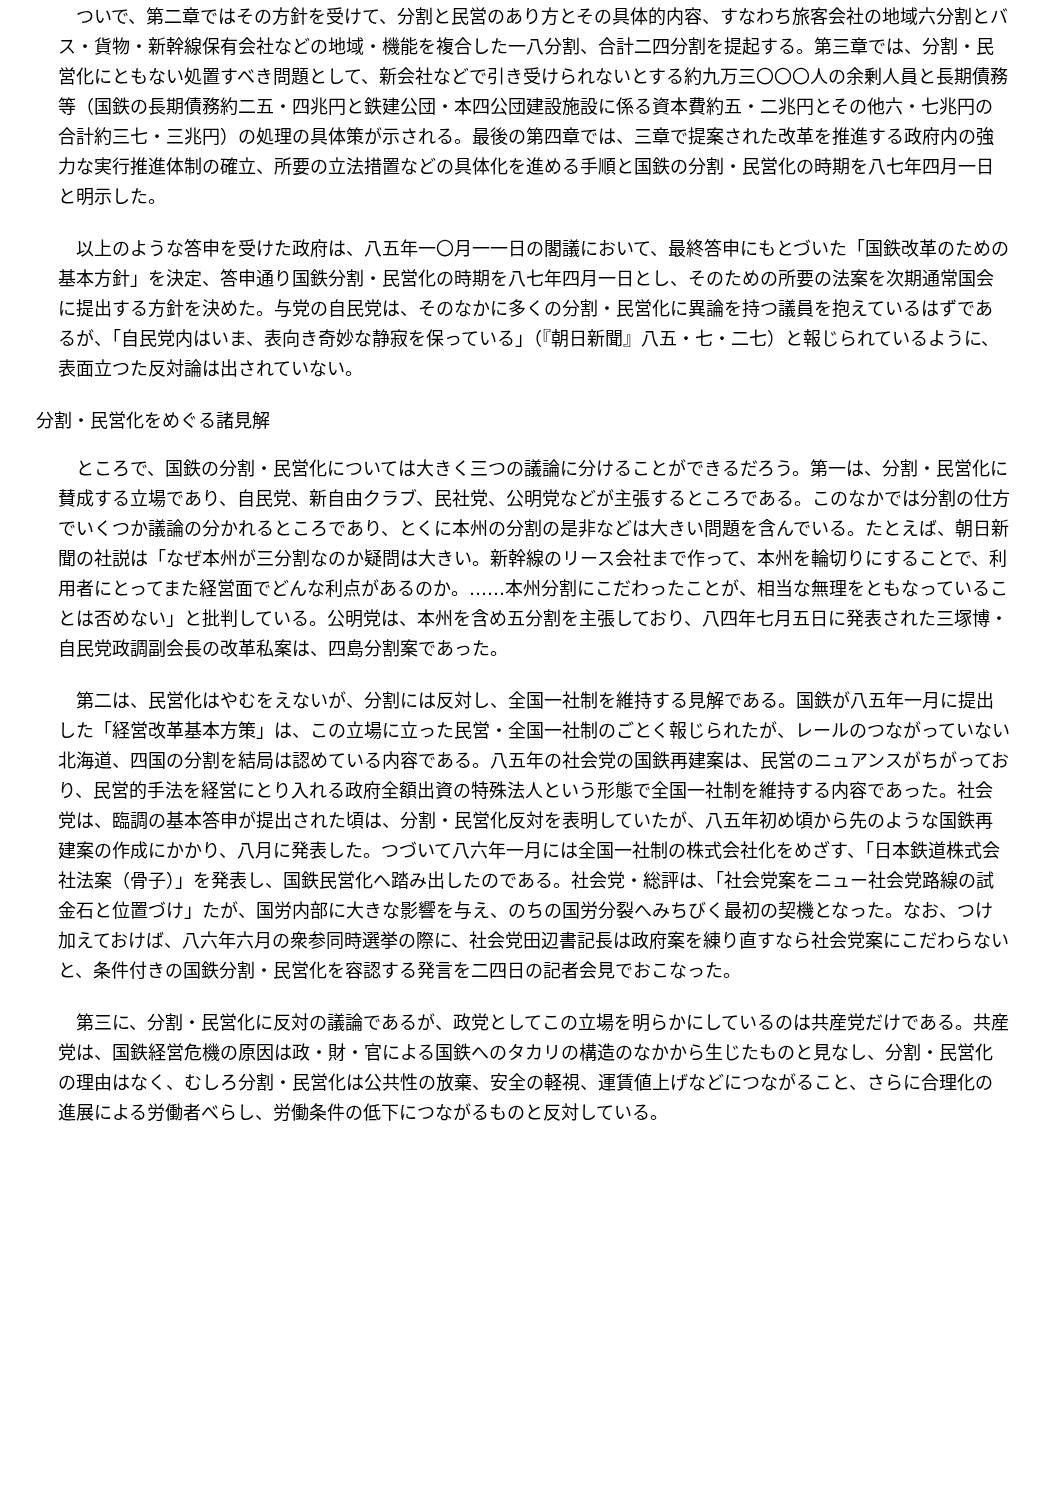ついで、第二章ではその方針を受けて、分割と民営のあり方とその具体的内容、すなわち旅客会社の地域六分割とバス・貨物・新幹線保有会社などの地域・機能を複合した一八分割、合計二四分割を提起する。第三章では、分割・民営化にともない処置すべき問題として、新会社などで引き受けられないとする約九万三〇〇〇人の余剰人員と長期債務等（国鉄の長期債務約二五・四兆円と鉄建公団・本四公団建設施設に係る資本費約五・二兆円とその他六・七兆円の合計約三七・三兆円）の処理の具体策が示される。最後の第四章では、三章で提案された改革を推進する政府内の強力な実行推進体制の確立、所要の立法措置などの具体化を進める手順と国鉄の分割・民営化の時期を八七年四月一日と明示した。
　以上のような答申を受けた政府は、八五年一〇月一一日の閣議において、最終答申にもとづいた「国鉄改革のための基本方針」を決定、答申通り国鉄分割・民営化の時期を八七年四月一日とし、そのための所要の法案を次期通常国会に提出する方針を決めた。与党の自民党は、そのなかに多くの分割・民営化に異論を持つ議員を抱えているはずであるが、「自民党内はいま、表向き奇妙な静寂を保っている」（『朝日新聞』八五・七・二七）と報じられているように、表面立つた反対論は出されていない。
分割・民営化をめぐる諸見解
　ところで、国鉄の分割・民営化については大きく三つの議論に分けることができるだろう。第一は、分割・民営化に賛成する立場であり、自民党、新自由クラブ、民社党、公明党などが主張するところである。このなかでは分割の仕方でいくつか議論の分かれるところであり、とくに本州の分割の是非などは大きい問題を含んでいる。たとえば、朝日新聞の社説は「なぜ本州が三分割なのか疑問は大きい。新幹線のリース会社まで作って、本州を輪切りにすることで、利用者にとってまた経営面でどんな利点があるのか。……本州分割にこだわったことが、相当な無理をともなっていることは否めない」と批判している。公明党は、本州を含め五分割を主張しており、八四年七月五日に発表された三塚博・自民党政調副会長の改革私案は、四島分割案であった。
　第二は、民営化はやむをえないが、分割には反対し、全国一社制を維持する見解である。国鉄が八五年一月に提出した「経営改革基本方策」は、この立場に立った民営・全国一社制のごとく報じられたが、レールのつながっていない北海道、四国の分割を結局は認めている内容である。八五年の社会党の国鉄再建案は、民営のニュアンスがちがっており、民営的手法を経営にとり入れる政府全額出資の特殊法人という形態で全国一社制を維持する内容であった。社会党は、臨調の基本答申が提出された頃は、分割・民営化反対を表明していたが、八五年初め頃から先のような国鉄再建案の作成にかかり、八月に発表した。つづいて八六年一月には全国一社制の株式会社化をめざす、「日本鉄道株式会社法案（骨子）」を発表し、国鉄民営化へ踏み出したのである。社会党・総評は、「社会党案をニュー社会党路線の試金石と位置づけ」たが、国労内部に大きな影響を与え、のちの国労分裂へみちびく最初の契機となった。なお、つけ加えておけば、八六年六月の衆参同時選挙の際に、社会党田辺書記長は政府案を練り直すなら社会党案にこだわらないと、条件付きの国鉄分割・民営化を容認する発言を二四日の記者会見でおこなった。
　第三に、分割・民営化に反対の議論であるが、政党としてこの立場を明らかにしているのは共産党だけである。共産党は、国鉄経営危機の原因は政・財・官による国鉄へのタカリの構造のなかから生じたものと見なし、分割・民営化の理由はなく、むしろ分割・民営化は公共性の放棄、安全の軽視、運賃値上げなどにつながること、さらに合理化の進展による労働者べらし、労働条件の低下につながるものと反対している。